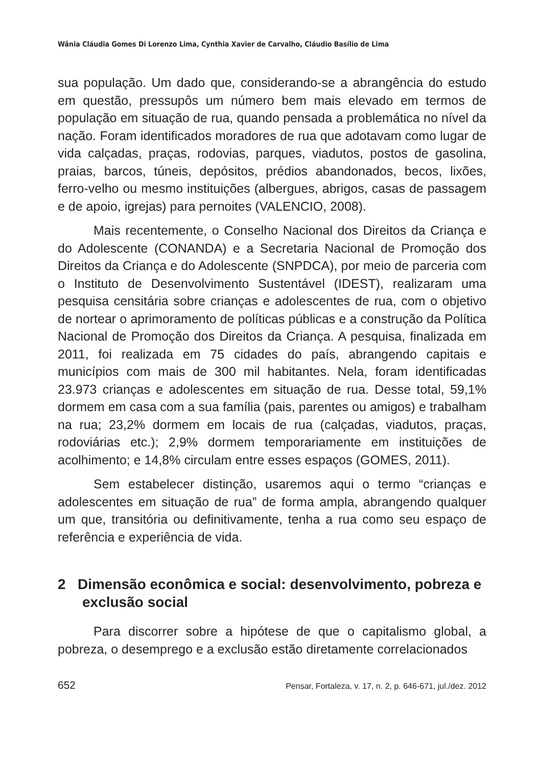Wânia Cláudia Gomes Di Lorenzo Lima, Cynthia Xavier de Carvalho, Cláudio Basílio de Lima
sua população. Um dado que, considerando-se a abrangência do estudo em questão, pressupôs um número bem mais elevado em termos de população em situação de rua, quando pensada a problemática no nível da nação. Foram identificados moradores de rua que adotavam como lugar de vida calçadas, praças, rodovias, parques, viadutos, postos de gasolina, praias, barcos, túneis, depósitos, prédios abandonados, becos, lixões, ferro-velho ou mesmo instituições (albergues, abrigos, casas de passagem e de apoio, igrejas) para pernoites (VALENCIO, 2008).
Mais recentemente, o Conselho Nacional dos Direitos da Criança e do Adolescente (CONANDA) e a Secretaria Nacional de Promoção dos Direitos da Criança e do Adolescente (SNPDCA), por meio de parceria com o Instituto de Desenvolvimento Sustentável (IDEST), realizaram uma pesquisa censitária sobre crianças e adolescentes de rua, com o objetivo de nortear o aprimoramento de políticas públicas e a construção da Política Nacional de Promoção dos Direitos da Criança. A pesquisa, finalizada em 2011, foi realizada em 75 cidades do país, abrangendo capitais e municípios com mais de 300 mil habitantes. Nela, foram identificadas 23.973 crianças e adolescentes em situação de rua. Desse total, 59,1% dormem em casa com a sua família (pais, parentes ou amigos) e trabalham na rua; 23,2% dormem em locais de rua (calçadas, viadutos, praças, rodoviárias etc.); 2,9% dormem temporariamente em instituições de acolhimento; e 14,8% circulam entre esses espaços (GOMES, 2011).
Sem estabelecer distinção, usaremos aqui o termo “crianças e adolescentes em situação de rua” de forma ampla, abrangendo qualquer um que, transitória ou definitivamente, tenha a rua como seu espaço de referência e experiência de vida.
2 Dimensão econômica e social: desenvolvimento, pobreza e exclusão social
Para discorrer sobre a hipótese de que o capitalismo global, a pobreza, o desemprego e a exclusão estão diretamente correlacionados
652 Pensar, Fortaleza, v. 17, n. 2, p. 646-671, jul./dez. 2012